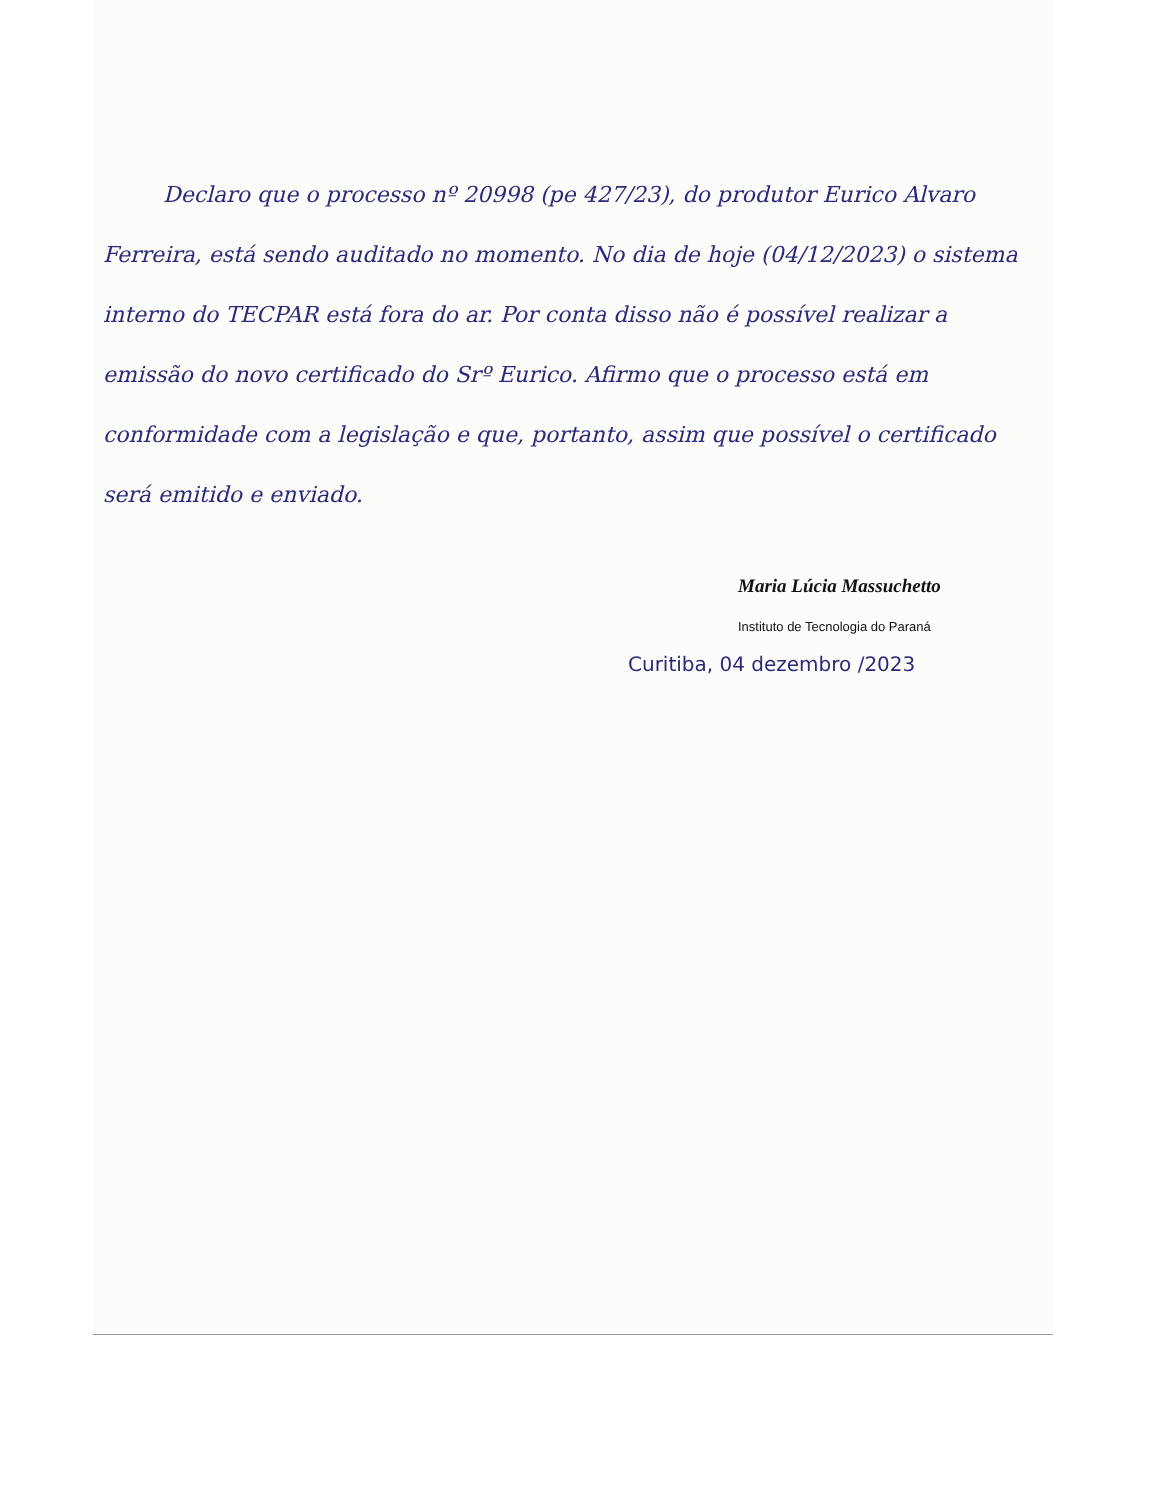Declaro que o processo nº 20998 (pe 427/23), do produtor Eurico Alvaro Ferreira, está sendo auditado no momento. No dia de hoje (04/12/2023) o sistema interno do TECPAR está fora do ar. Por conta disso não é possível realizar a emissão do novo certificado do Srº Eurico. Afirmo que o processo está em conformidade com a legislação e que, portanto, assim que possível o certificado será emitido e enviado.
Maria Lúcia Massuchetto
Instituto de Tecnologia do Paraná
Curitiba, 04 dezembro /2023